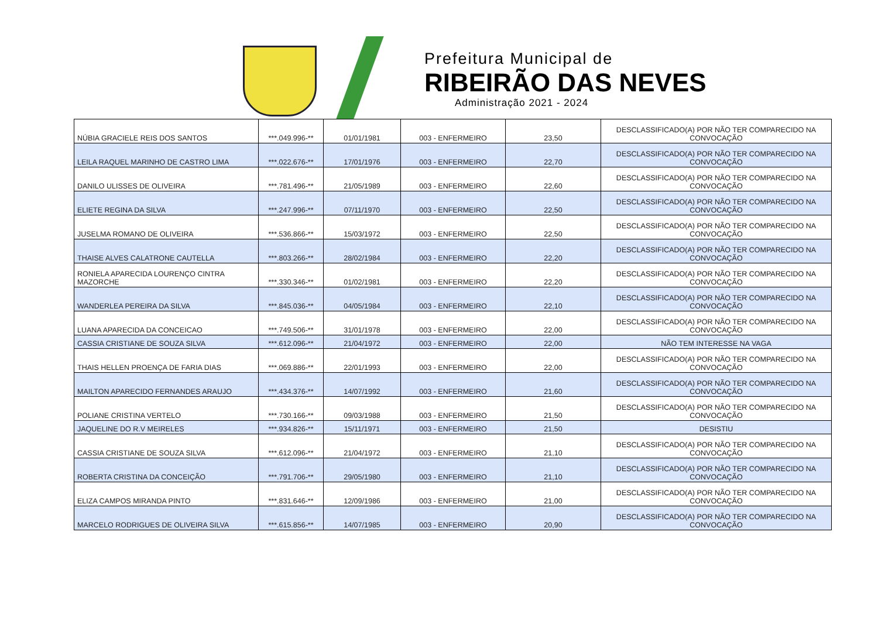Prefeitura Municipal de
RIBEIRÃO DAS NEVES
Administração 2021 - 2024
| NÚBIA GRACIELE REIS DOS SANTOS | ***.049.996-** | 01/01/1981 | 003 - ENFERMEIRO | 23,50 | DESCLASSIFICADO(A) POR NÃO TER COMPARECIDO NA CONVOCAÇÃO |
| LEILA RAQUEL MARINHO DE CASTRO LIMA | ***.022.676-** | 17/01/1976 | 003 - ENFERMEIRO | 22,70 | DESCLASSIFICADO(A) POR NÃO TER COMPARECIDO NA CONVOCAÇÃO |
| DANILO ULISSES DE OLIVEIRA | ***.781.496-** | 21/05/1989 | 003 - ENFERMEIRO | 22,60 | DESCLASSIFICADO(A) POR NÃO TER COMPARECIDO NA CONVOCAÇÃO |
| ELIETE REGINA DA SILVA | ***.247.996-** | 07/11/1970 | 003 - ENFERMEIRO | 22,50 | DESCLASSIFICADO(A) POR NÃO TER COMPARECIDO NA CONVOCAÇÃO |
| JUSELMA ROMANO DE OLIVEIRA | ***.536.866-** | 15/03/1972 | 003 - ENFERMEIRO | 22,50 | DESCLASSIFICADO(A) POR NÃO TER COMPARECIDO NA CONVOCAÇÃO |
| THAISE ALVES CALATRONE CAUTELLA | ***.803.266-** | 28/02/1984 | 003 - ENFERMEIRO | 22,20 | DESCLASSIFICADO(A) POR NÃO TER COMPARECIDO NA CONVOCAÇÃO |
| RONIELA APARECIDA LOURENÇO CINTRA MAZORCHE | ***.330.346-** | 01/02/1981 | 003 - ENFERMEIRO | 22,20 | DESCLASSIFICADO(A) POR NÃO TER COMPARECIDO NA CONVOCAÇÃO |
| WANDERLEA PEREIRA DA SILVA | ***.845.036-** | 04/05/1984 | 003 - ENFERMEIRO | 22,10 | DESCLASSIFICADO(A) POR NÃO TER COMPARECIDO NA CONVOCAÇÃO |
| LUANA APARECIDA DA CONCEICAO | ***.749.506-** | 31/01/1978 | 003 - ENFERMEIRO | 22,00 | DESCLASSIFICADO(A) POR NÃO TER COMPARECIDO NA CONVOCAÇÃO |
| CASSIA CRISTIANE DE SOUZA SILVA | ***.612.096-** | 21/04/1972 | 003 - ENFERMEIRO | 22,00 | NÃO TEM INTERESSE NA VAGA |
| THAIS HELLEN PROENÇA DE FARIA DIAS | ***.069.886-** | 22/01/1993 | 003 - ENFERMEIRO | 22,00 | DESCLASSIFICADO(A) POR NÃO TER COMPARECIDO NA CONVOCAÇÃO |
| MAILTON APARECIDO FERNANDES ARAUJO | ***.434.376-** | 14/07/1992 | 003 - ENFERMEIRO | 21,60 | DESCLASSIFICADO(A) POR NÃO TER COMPARECIDO NA CONVOCAÇÃO |
| POLIANE CRISTINA VERTELO | ***.730.166-** | 09/03/1988 | 003 - ENFERMEIRO | 21,50 | DESCLASSIFICADO(A) POR NÃO TER COMPARECIDO NA CONVOCAÇÃO |
| JAQUELINE DO R.V MEIRELES | ***.934.826-** | 15/11/1971 | 003 - ENFERMEIRO | 21,50 | DESISTIU |
| CASSIA CRISTIANE DE SOUZA SILVA | ***.612.096-** | 21/04/1972 | 003 - ENFERMEIRO | 21,10 | DESCLASSIFICADO(A) POR NÃO TER COMPARECIDO NA CONVOCAÇÃO |
| ROBERTA CRISTINA DA CONCEIÇÃO | ***.791.706-** | 29/05/1980 | 003 - ENFERMEIRO | 21,10 | DESCLASSIFICADO(A) POR NÃO TER COMPARECIDO NA CONVOCAÇÃO |
| ELIZA CAMPOS MIRANDA PINTO | ***.831.646-** | 12/09/1986 | 003 - ENFERMEIRO | 21,00 | DESCLASSIFICADO(A) POR NÃO TER COMPARECIDO NA CONVOCAÇÃO |
| MARCELO RODRIGUES DE OLIVEIRA SILVA | ***.615.856-** | 14/07/1985 | 003 - ENFERMEIRO | 20,90 | DESCLASSIFICADO(A) POR NÃO TER COMPARECIDO NA CONVOCAÇÃO |